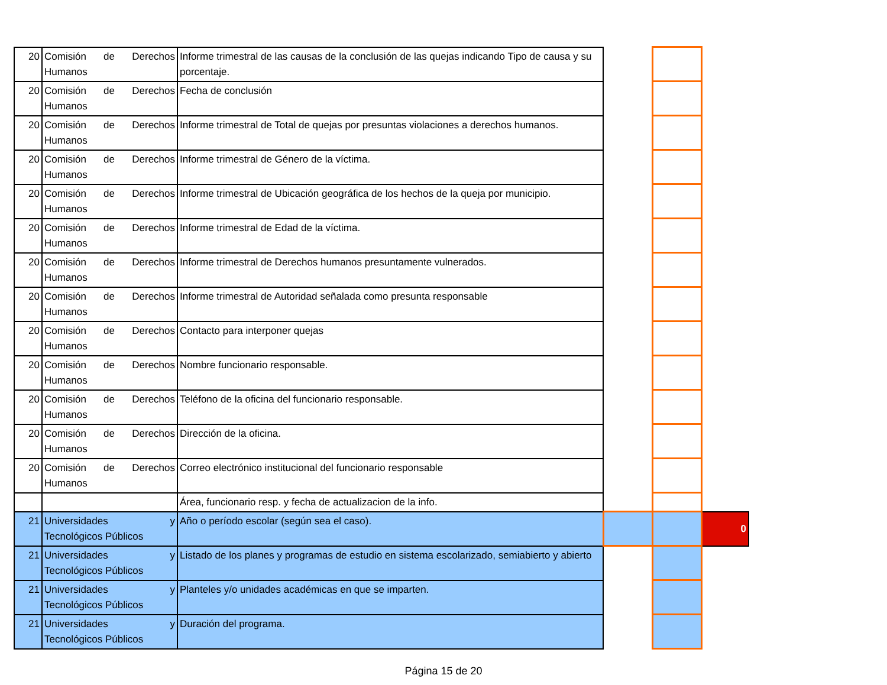| 20 | Comisión de Derechos Humanos | Informe trimestral de las causas de la conclusión de las quejas indicando Tipo de causa y su porcentaje. | | | |
| 20 | Comisión de Derechos Humanos | Fecha de conclusión | | | |
| 20 | Comisión de Derechos Humanos | Informe trimestral de Total de quejas por presuntas violaciones a derechos humanos. | | | |
| 20 | Comisión de Derechos Humanos | Informe trimestral de Género de la víctima. | | | |
| 20 | Comisión de Derechos Humanos | Informe trimestral de Ubicación geográfica de los hechos de la queja por municipio. | | | |
| 20 | Comisión de Derechos Humanos | Informe trimestral de Edad de la víctima. | | | |
| 20 | Comisión de Derechos Humanos | Informe trimestral de Derechos humanos presuntamente vulnerados. | | | |
| 20 | Comisión de Derechos Humanos | Informe trimestral de Autoridad señalada como presunta responsable | | | |
| 20 | Comisión de Derechos Humanos | Contacto para interponer quejas | | | |
| 20 | Comisión de Derechos Humanos | Nombre funcionario responsable. | | | |
| 20 | Comisión de Derechos Humanos | Teléfono de la oficina del funcionario responsable. | | | |
| 20 | Comisión de Derechos Humanos | Dirección de la oficina. | | | |
| 20 | Comisión de Derechos Humanos | Correo electrónico institucional del funcionario responsable | | | |
| | | Área, funcionario resp. y fecha de actualizacion de la info. | | | |
| 21 | Universidades y Tecnológicos Públicos | Año o período escolar (según sea el caso). | | | 0 |
| 21 | Universidades y Tecnológicos Públicos | Listado de los planes y programas de estudio en sistema escolarizado, semiabierto y abierto | | | |
| 21 | Universidades y Tecnológicos Públicos | Planteles y/o unidades académicas en que se imparten. | | | |
| 21 | Universidades y Tecnológicos Públicos | Duración del programa. | | | |
Página 15 de 20